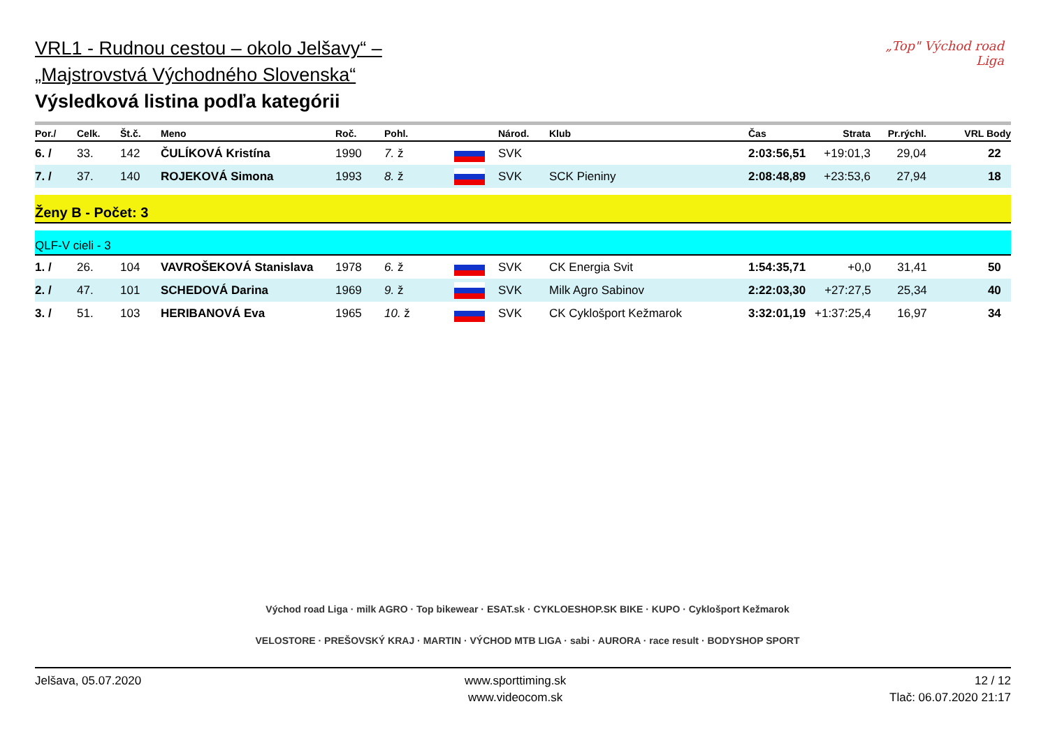„Top" Východ road Liga
VRL1 - Rudnou cestou – okolo Jelšavy“ –
„Majstrovstvá Východného Slovenska“
Výsledková listina podľa kategórii
| Por./ | Celk. | Št.č. | Meno | Roč. | Pohl. | | Národ. | Klub | Čas | Strata | Pr.rýchl. | VRL Body |
| --- | --- | --- | --- | --- | --- | --- | --- | --- | --- | --- | --- | --- |
| 6. / | 33. | 142 | ČULÍKOVÁ Kristína | 1990 | 7. ž | | SVK | | 2:03:56,51 | +19:01,3 | 29,04 | 22 |
| 7. / | 37. | 140 | ROJEKOVÁ Simona | 1993 | 8. ž | | SVK | SCK Pieniny | 2:08:48,89 | +23:53,6 | 27,94 | 18 |
Ženy B - Počet: 3
QLF-V cieli - 3
| 1. / | 26. | 104 | VAVROŠEKOVÁ Stanislava | 1978 | 6. ž | | SVK | CK Energia Svit | 1:54:35,71 | +0,0 | 31,41 | 50 |
| 2. / | 47. | 101 | SCHEDOVÁ Darina | 1969 | 9. ž | | SVK | Milk Agro Sabinov | 2:22:03,30 | +27:27,5 | 25,34 | 40 |
| 3. / | 51. | 103 | HERIBANOVÁ Eva | 1965 | 10. ž | | SVK | CK Cyklošport Kežmarok | 3:32:01,19 | +1:37:25,4 | 16,97 | 34 |
Východ road Liga · milk AGRO · Top bikewear · ESAT.sk · CYKLOESHOP.SK BIKE · KUPO · Cyklošport Kežmarok
VELOSTORE · PREŠOVSKÝ KRAJ · MARTIN · VÝCHOD MTB LIGA · sabi · AURORA · race result · BODYSHOP SPORT
Jelšava, 05.07.2020 www.sporttiming.sk
www.videocom.sk
12 / 12
Tlač: 06.07.2020 21:17